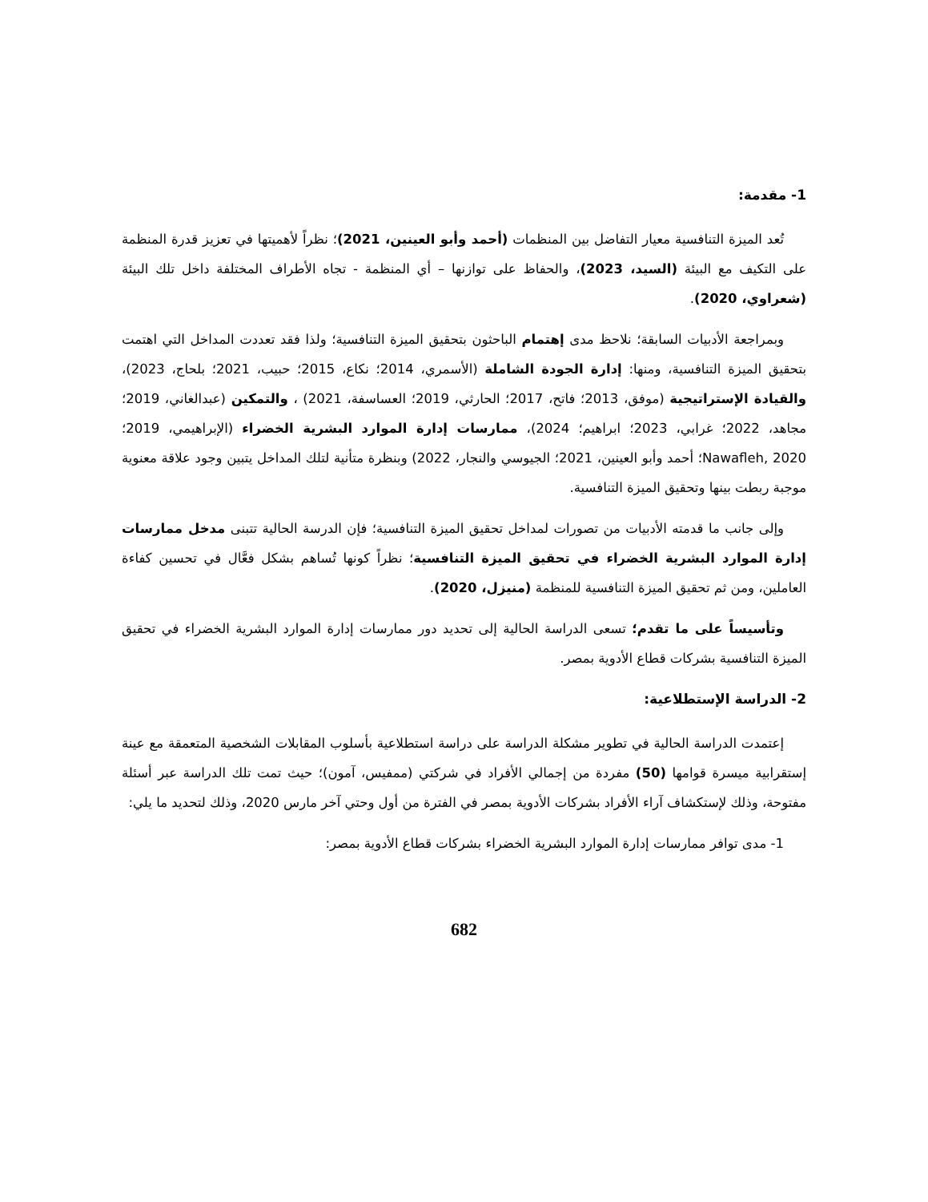1- مقدمة:
تُعد الميزة التنافسية معيار التفاضل بين المنظمات (أحمد وأبو العينين، 2021)؛ نظراً لأهميتها في تعزيز قدرة المنظمة على التكيف مع البيئة (السيد، 2023)، والحفاظ على توازنها – أي المنظمة - تجاه الأطراف المختلفة داخل تلك البيئة (شعراوي، 2020).
وبمراجعة الأدبيات السابقة؛ نلاحظ مدى إهتمام الباحثون بتحقيق الميزة التنافسية؛ ولذا فقد تعددت المداخل التي اهتمت بتحقيق الميزة التنافسية، ومنها: إدارة الجودة الشاملة (الأسمري، 2014؛ نكاع، 2015؛ حبيب، 2021؛ بلحاج، 2023)، والقيادة الإستراتيجية (موفق، 2013؛ فاتح، 2017؛ الحارثي، 2019؛ العساسفة، 2021) ، والتمكين (عبدالغاني، 2019؛ مجاهد، 2022؛ غرابي، 2023؛ ابراهيم؛ 2024)، ممارسات إدارة الموارد البشرية الخضراء (الإبراهيمي، 2019؛ Nawafleh, 2020؛ أحمد وأبو العينين، 2021؛ الجيوسي والنجار، 2022) وبنظرة متأنية لتلك المداخل يتبين وجود علاقة معنوية موجبة ربطت بينها وتحقيق الميزة التنافسية.
وإلى جانب ما قدمته الأدبيات من تصورات لمداخل تحقيق الميزة التنافسية؛ فإن الدرسة الحالية تتبنى مدخل ممارسات إدارة الموارد البشرية الخضراء في تحقيق الميزة التنافسية؛ نظراً كونها تُساهم بشكل فعَّال في تحسين كفاءة العاملين، ومن ثم تحقيق الميزة التنافسية للمنظمة (منيزل، 2020).
وتأسيساً على ما تقدم؛ تسعى الدراسة الحالية إلى تحديد دور ممارسات إدارة الموارد البشرية الخضراء في تحقيق الميزة التنافسية بشركات قطاع الأدوية بمصر.
2- الدراسة الإستطلاعية:
إعتمدت الدراسة الحالية في تطوير مشكلة الدراسة على دراسة استطلاعية بأسلوب المقابلات الشخصية المتعمقة مع عينة إستقرابية ميسرة قوامها (50) مفردة من إجمالي الأفراد في شركتي (ممفيس، آمون)؛ حيث تمت تلك الدراسة عبر أسئلة مفتوحة، وذلك لإستكشاف آراء الأفراد بشركات الأدوية بمصر في الفترة من أول وحتي آخر مارس 2020، وذلك لتحديد ما يلي:
1- مدى توافر ممارسات إدارة الموارد البشرية الخضراء بشركات قطاع الأدوية بمصر:
682